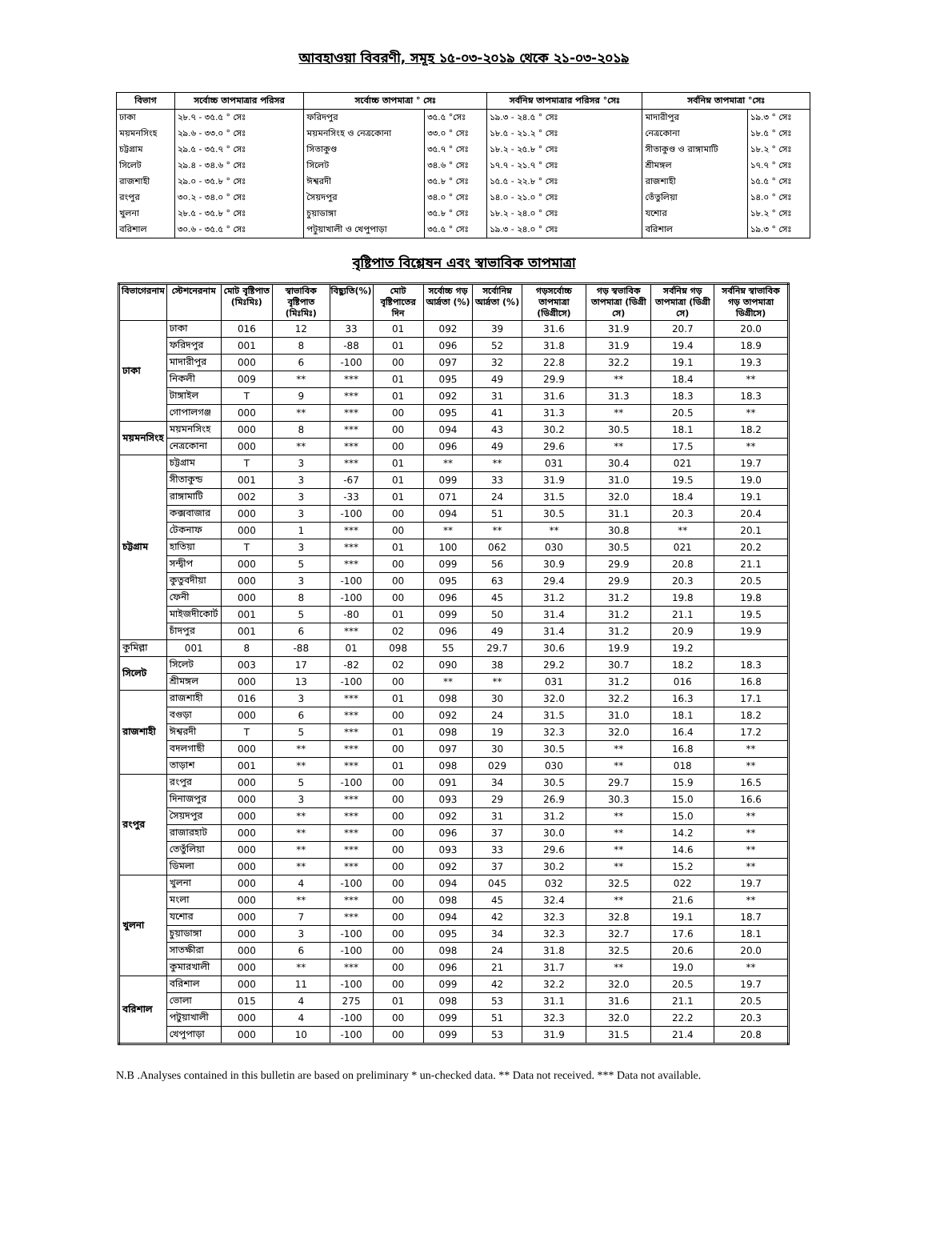আবহাওয়া বিবরণী, সমূহ ১৫-০৩-২০১৯ থেকে ২১-০৩-২০১৯
| বিভাগ | সর্বোচ্চ তাপমাত্রার পরিসর | সর্বোচ্চ তাপমাত্রা ° সেঃ | | সর্বনিম্ন তাপমাত্রার পরিসর °সেঃ | সর্বনিম্ন তাপমাত্রা °সেঃ | |
| --- | --- | --- | --- | --- | --- | --- |
| ঢাকা | ২৮.৭ - ৩৫.৫ ° সেঃ | ফরিদপুর | ৩৫.৫ °সেঃ | ১৯.৩ - ২৪.৫ ° সেঃ | মাদারীপুর | ১৯.৩ ° সেঃ |
| ময়মনসিংহ | ২৯.৬ - ৩৩.০ ° সেঃ | ময়মনসিংহ ও নেত্রকোনা | ৩৩.০ ° সেঃ | ১৮.৫ - ২১.২ ° সেঃ | নেত্রকোনা | ১৮.৫ ° সেঃ |
| চট্টগ্রাম | ২৯.৫ - ৩৫.৭ ° সেঃ | সিতাকুণ্ড | ৩৫.৭ ° সেঃ | ১৮.২ - ২৫.৮ ° সেঃ | সীতাকুণ্ড ও রাঙ্গামাটি | ১৮.২ ° সেঃ |
| সিলেট | ২৯.৪ - ৩৪.৬ ° সেঃ | সিলেট | ৩৪.৬ ° সেঃ | ১৭.৭ - ২১.৭ ° সেঃ | শ্রীমঙ্গল | ১৭.৭ ° সেঃ |
| রাজশাহী | ২৯.০ - ৩৫.৮ ° সেঃ | ঈশ্বরদী | ৩৫.৮ ° সেঃ | ১৫.৫ - ২২.৮ ° সেঃ | রাজশাহী | ১৫.৫ ° সেঃ |
| রংপুর | ৩০.২ - ৩৪.০ ° সেঃ | সৈয়দপুর | ৩৪.০ ° সেঃ | ১৪.০ - ২১.০ ° সেঃ | তেঁতুলিয়া | ১৪.০ ° সেঃ |
| খুলনা | ২৮.৫ - ৩৫.৮ ° সেঃ | চুয়াডাঙ্গা | ৩৫.৮ ° সেঃ | ১৮.২ - ২৪.০ ° সেঃ | যশোর | ১৮.২ ° সেঃ |
| বরিশাল | ৩০.৬ - ৩৫.৫ ° সেঃ | পটুয়াখালী ও খেপুপাড়া | ৩৫.৫ ° সেঃ | ১৯.৩ - ২৪.০ ° সেঃ | বরিশাল | ১৯.৩ ° সেঃ |
বৃষ্টিপাত বিশ্লেষন এবং স্বাভাবিক তাপমাত্রা
| বিভাগেরনাম | স্টেশনেরনাম | মোট বৃষ্টিপাত (মিঃমিঃ) | স্বাভাবিক বৃষ্টিপাত (মিঃমিঃ) | বিছ্যুতি(%) | মোট বৃষ্টিপাতের দিন | সর্বোচ্চ গড় আর্দ্রতা (%) | সর্বোনিম্ন আর্দ্রতা (%) | গড়সর্বোচ্চ তাপমাত্রা (ডিগ্রীসে) | গড় স্বভাবিক তাপমাত্রা (ডিগ্রী সে) | সর্বনিম্ন গড় তাপমাত্রা (ডিগ্রী সে) | সর্বনিম্ন স্বাভাবিক গড় তাপমাত্রা ডিগ্রীসে) |
| --- | --- | --- | --- | --- | --- | --- | --- | --- | --- | --- | --- |
| ঢাকা | ঢাকা | 016 | 12 | 33 | 01 | 092 | 39 | 31.6 | 31.9 | 20.7 | 20.0 |
| | ফরিদপুর | 001 | 8 | -88 | 01 | 096 | 52 | 31.8 | 31.9 | 19.4 | 18.9 |
| | মাদারীপুর | 000 | 6 | -100 | 00 | 097 | 32 | 22.8 | 32.2 | 19.1 | 19.3 |
| | নিকলী | 009 | ** | *** | 01 | 095 | 49 | 29.9 | ** | 18.4 | ** |
| | টাঙ্গাইল | T | 9 | *** | 01 | 092 | 31 | 31.6 | 31.3 | 18.3 | 18.3 |
| | গোপালগঞ্জ | 000 | ** | *** | 00 | 095 | 41 | 31.3 | ** | 20.5 | ** |
| ময়মনসিংহ | ময়মনসিংহ | 000 | 8 | *** | 00 | 094 | 43 | 30.2 | 30.5 | 18.1 | 18.2 |
| | নেত্রকোনা | 000 | ** | *** | 00 | 096 | 49 | 29.6 | ** | 17.5 | ** |
| চট্টগ্রাম | চট্টগ্রাম | T | 3 | *** | 01 | ** | ** | 031 | 30.4 | 021 | 19.7 |
| | সীতাকুন্ড | 001 | 3 | -67 | 01 | 099 | 33 | 31.9 | 31.0 | 19.5 | 19.0 |
| | রাঙ্গামাটি | 002 | 3 | -33 | 01 | 071 | 24 | 31.5 | 32.0 | 18.4 | 19.1 |
| | কক্সবাজার | 000 | 3 | -100 | 00 | 094 | 51 | 30.5 | 31.1 | 20.3 | 20.4 |
| | টেকনাফ | 000 | 1 | *** | 00 | ** | ** | ** | 30.8 | ** | 20.1 |
| | হাতিয়া | T | 3 | *** | 01 | 100 | 062 | 030 | 30.5 | 021 | 20.2 |
| | সন্দ্বীপ | 000 | 5 | *** | 00 | 099 | 56 | 30.9 | 29.9 | 20.8 | 21.1 |
| | কুতুবদীয়া | 000 | 3 | -100 | 00 | 095 | 63 | 29.4 | 29.9 | 20.3 | 20.5 |
| | ফেনী | 000 | 8 | -100 | 00 | 096 | 45 | 31.2 | 31.2 | 19.8 | 19.8 |
| | মাইজদীকোর্ট | 001 | 5 | -80 | 01 | 099 | 50 | 31.4 | 31.2 | 21.1 | 19.5 |
| | চাঁদপুর | 001 | 6 | *** | 02 | 096 | 49 | 31.4 | 31.2 | 20.9 | 19.9 |
| কুমিল্লা | 001 | 8 | -88 | 01 | 098 | 55 | 29.7 | 30.6 | 19.9 | 19.2 | |
| সিলেট | সিলেট | 003 | 17 | -82 | 02 | 090 | 38 | 29.2 | 30.7 | 18.2 | 18.3 |
| | শ্রীমঙ্গল | 000 | 13 | -100 | 00 | ** | ** | 031 | 31.2 | 016 | 16.8 |
| রাজশাহী | রাজশাহী | 016 | 3 | *** | 01 | 098 | 30 | 32.0 | 32.2 | 16.3 | 17.1 |
| | বগুড়া | 000 | 6 | *** | 00 | 092 | 24 | 31.5 | 31.0 | 18.1 | 18.2 |
| | ঈশ্বরদী | T | 5 | *** | 01 | 098 | 19 | 32.3 | 32.0 | 16.4 | 17.2 |
| | বদলগাছী | 000 | ** | *** | 00 | 097 | 30 | 30.5 | ** | 16.8 | ** |
| | তাড়াশ | 001 | ** | *** | 01 | 098 | 029 | 030 | ** | 018 | ** |
| রংপুর | রংপুর | 000 | 5 | -100 | 00 | 091 | 34 | 30.5 | 29.7 | 15.9 | 16.5 |
| | দিনাজপুর | 000 | 3 | *** | 00 | 093 | 29 | 26.9 | 30.3 | 15.0 | 16.6 |
| | সৈয়দপুর | 000 | ** | *** | 00 | 092 | 31 | 31.2 | ** | 15.0 | ** |
| | রাজারহাট | 000 | ** | *** | 00 | 096 | 37 | 30.0 | ** | 14.2 | ** |
| | তেতুঁলিয়া | 000 | ** | *** | 00 | 093 | 33 | 29.6 | ** | 14.6 | ** |
| | ডিমলা | 000 | ** | *** | 00 | 092 | 37 | 30.2 | ** | 15.2 | ** |
| খুলনা | খুলনা | 000 | 4 | -100 | 00 | 094 | 045 | 032 | 32.5 | 022 | 19.7 |
| | মংলা | 000 | ** | *** | 00 | 098 | 45 | 32.4 | ** | 21.6 | ** |
| | যশোর | 000 | 7 | *** | 00 | 094 | 42 | 32.3 | 32.8 | 19.1 | 18.7 |
| | চুয়াডাঙ্গা | 000 | 3 | -100 | 00 | 095 | 34 | 32.3 | 32.7 | 17.6 | 18.1 |
| | সাতক্ষীরা | 000 | 6 | -100 | 00 | 098 | 24 | 31.8 | 32.5 | 20.6 | 20.0 |
| | কুমারখালী | 000 | ** | *** | 00 | 096 | 21 | 31.7 | ** | 19.0 | ** |
| বরিশাল | বরিশাল | 000 | 11 | -100 | 00 | 099 | 42 | 32.2 | 32.0 | 20.5 | 19.7 |
| | ভোলা | 015 | 4 | 275 | 01 | 098 | 53 | 31.1 | 31.6 | 21.1 | 20.5 |
| | পটুয়াখালী | 000 | 4 | -100 | 00 | 099 | 51 | 32.3 | 32.0 | 22.2 | 20.3 |
| | খেপুপাড়া | 000 | 10 | -100 | 00 | 099 | 53 | 31.9 | 31.5 | 21.4 | 20.8 |
N.B .Analyses contained in this bulletin are based on preliminary * un-checked data. ** Data not received. *** Data not available.